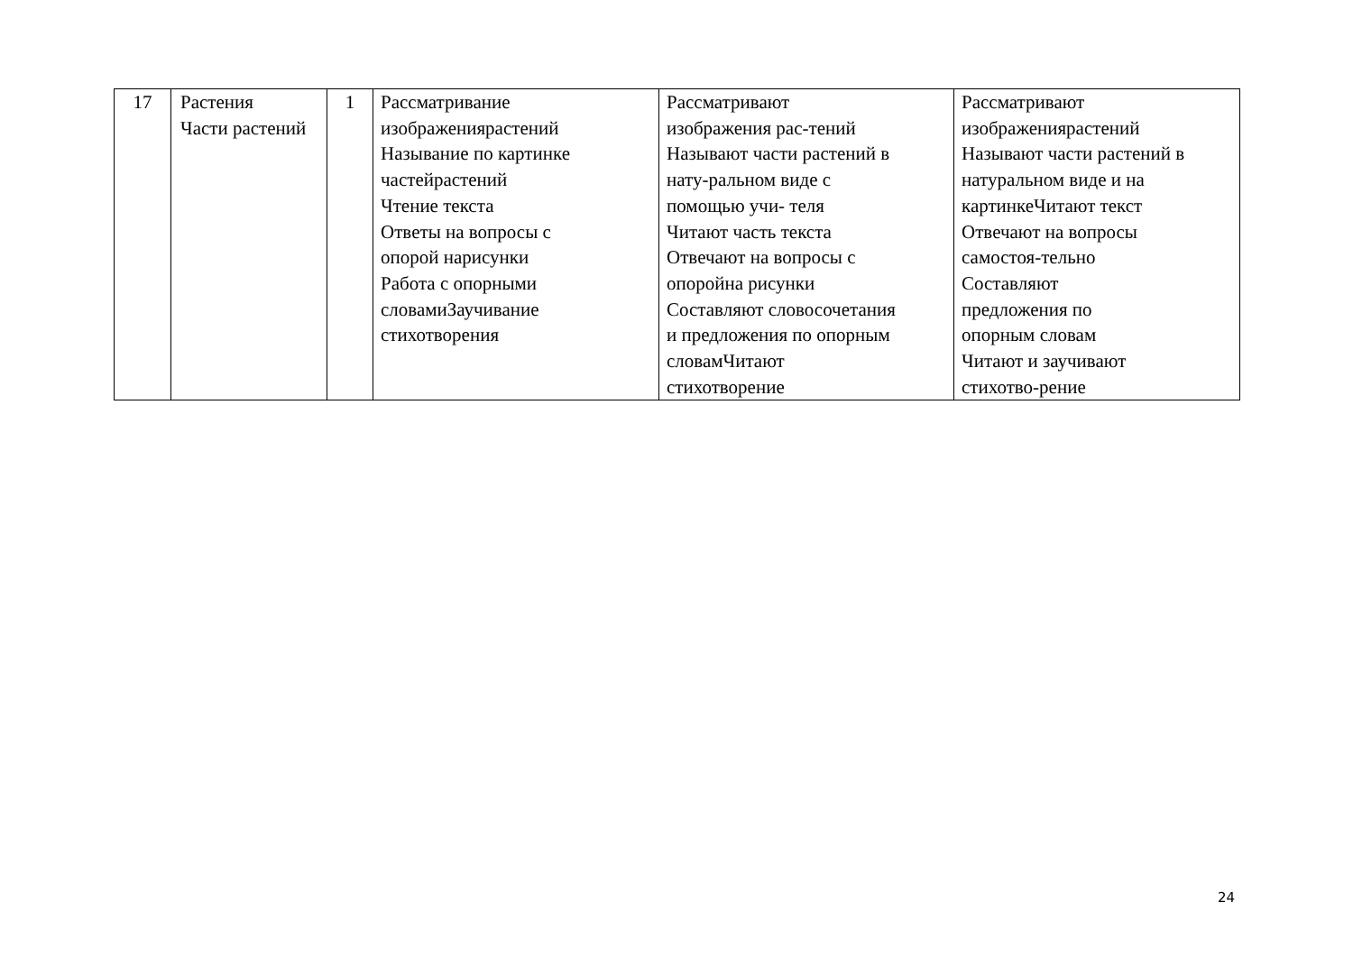| 17 | Растения Части растений | 1 | Рассматривание изображениярастений Называние по картинке частейрастений Чтение текста Ответы на вопросы с опорой нарисунки Работа с опорными словамиЗаучивание стихотворения | Рассматривают изображения рас-тений Называют части растений в нату-ральном виде с помощью учи- теля Читают часть текста Отвечают на вопросы с опоройна рисунки Составляют словосочетания и предложения по опорным словамЧитают стихотворение | Рассматривают изображениярастений Называют части растений в натуральном виде и на картинкеЧитают текст Отвечают на вопросы самостоя-тельно Составляют предложения по опорным словам Читают и заучивают стихотво-рение |
24